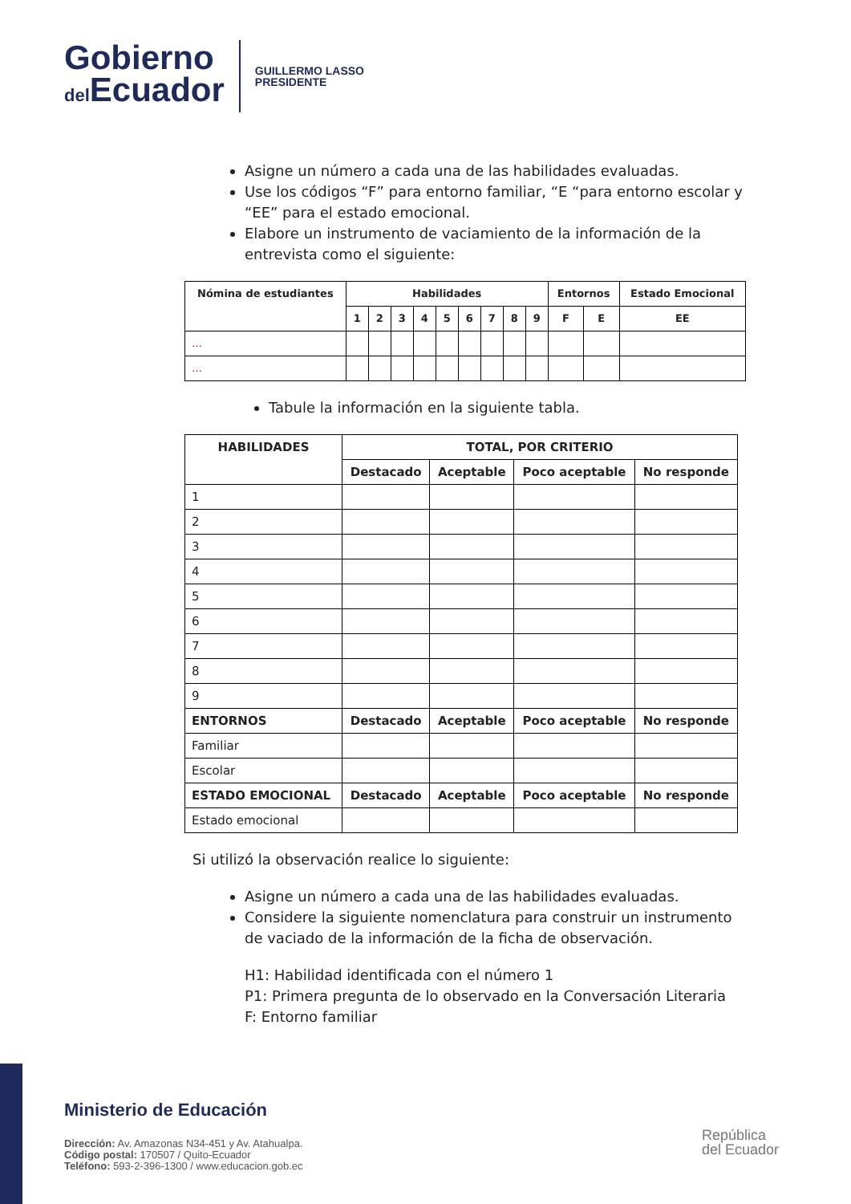Gobierno
del Ecuador
GUILLERMO LASSO
PRESIDENTE
Asigne un número a cada una de las habilidades evaluadas.
Use los códigos “F” para entorno familiar, “E “para entorno escolar y “EE” para el estado emocional.
Elabore un instrumento de vaciamiento de la información de la entrevista como el siguiente:
| Nómina de estudiantes | Habilidades | | | | | | | | | Entornos | | Estado Emocional |
| --- | --- | --- | --- | --- | --- | --- | --- | --- | --- | --- | --- | --- |
| | 1 | 2 | 3 | 4 | 5 | 6 | 7 | 8 | 9 | F | E | EE |
| … | | | | | | | | | | | | |
| … | | | | | | | | | | | | |
Tabule la información en la siguiente tabla.
| HABILIDADES | TOTAL, POR CRITERIO | | | |
| --- | --- | --- | --- | --- |
| | Destacado | Aceptable | Poco aceptable | No responde |
| 1 | | | | |
| 2 | | | | |
| 3 | | | | |
| 4 | | | | |
| 5 | | | | |
| 6 | | | | |
| 7 | | | | |
| 8 | | | | |
| 9 | | | | |
| ENTORNOS | Destacado | Aceptable | Poco aceptable | No responde |
| Familiar | | | | |
| Escolar | | | | |
| ESTADO EMOCIONAL | Destacado | Aceptable | Poco aceptable | No responde |
| Estado emocional | | | | |
Si utilizó la observación realice lo siguiente:
Asigne un número a cada una de las habilidades evaluadas.
Considere la siguiente nomenclatura para construir un instrumento de vaciado de la información de la ficha de observación.
H1: Habilidad identificada con el número 1
P1: Primera pregunta de lo observado en la Conversación Literaria
F: Entorno familiar
Ministerio de Educación
Dirección: Av. Amazonas N34-451 y Av. Atahualpa.
Código postal: 170507 / Quito-Ecuador
Teléfono: 593-2-396-1300 / www.educacion.gob.ec
República
del Ecuador